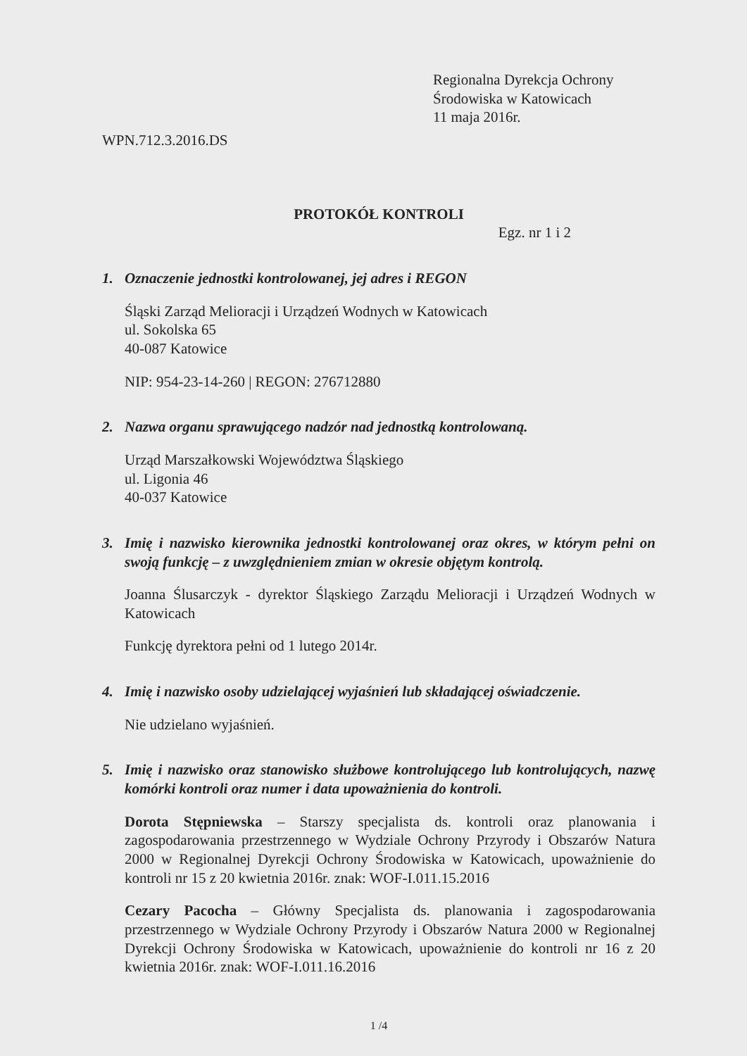Regionalna Dyrekcja Ochrony
Środowiska w Katowicach
11 maja 2016r.
WPN.712.3.2016.DS
PROTOKÓŁ KONTROLI
Egz. nr 1 i 2
1. Oznaczenie jednostki kontrolowanej, jej adres i REGON
Śląski Zarząd Melioracji i Urządzeń Wodnych w Katowicach
ul. Sokolska 65
40-087 Katowice
NIP: 954-23-14-260 | REGON: 276712880
2. Nazwa organu sprawującego nadzór nad jednostką kontrolowaną.
Urząd Marszałkowski Województwa Śląskiego
ul. Ligonia 46
40-037 Katowice
3. Imię i nazwisko kierownika jednostki kontrolowanej oraz okres, w którym pełni on swoją funkcję – z uwzględnieniem zmian w okresie objętym kontrolą.
Joanna Ślusarczyk - dyrektor Śląskiego Zarządu Melioracji i Urządzeń Wodnych w Katowicach
Funkcję dyrektora pełni od 1 lutego 2014r.
4. Imię i nazwisko osoby udzielającej wyjaśnień lub składającej oświadczenie.
Nie udzielano wyjaśnień.
5. Imię i nazwisko oraz stanowisko służbowe kontrolującego lub kontrolujących, nazwę komórki kontroli oraz numer i data upoważnienia do kontroli.
Dorota Stępniewska – Starszy specjalista ds. kontroli oraz planowania i zagospodarowania przestrzennego w Wydziale Ochrony Przyrody i Obszarów Natura 2000 w Regionalnej Dyrekcji Ochrony Środowiska w Katowicach, upoważnienie do kontroli nr 15 z 20 kwietnia 2016r. znak: WOF-I.011.15.2016
Cezary Pacocha – Główny Specjalista ds. planowania i zagospodarowania przestrzennego w Wydziale Ochrony Przyrody i Obszarów Natura 2000 w Regionalnej Dyrekcji Ochrony Środowiska w Katowicach, upoważnienie do kontroli nr 16 z 20 kwietnia 2016r. znak: WOF-I.011.16.2016
1 /4